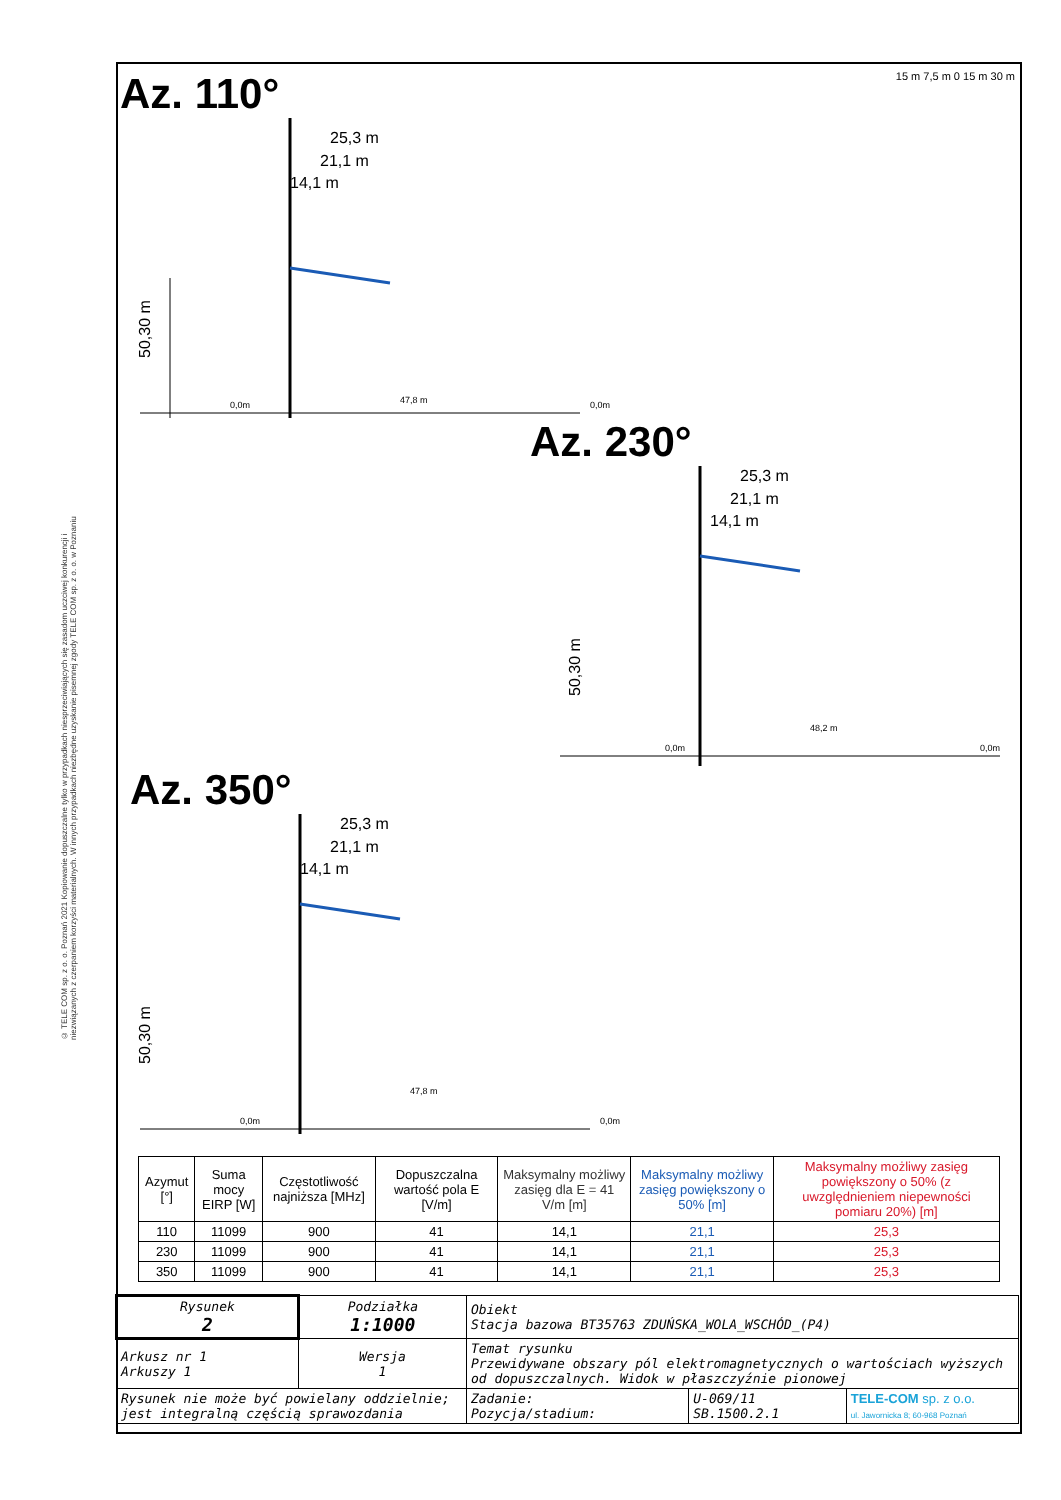© TELE COM sp. z o. o. Poznań 2021 Kopiowanie dopuszczalne tylko w przypadkach niesprzeciwiających się zasadom uczciwej konkurencji i niezwiązanych z czerpaniem korzyści materialnych. W innych przypadkach niezbędne uzyskanie pisemnej zgody TELE COM sp. z o. o. w Poznaniu
Az. 110°
15 m 7,5 m 0 15 m 30 m
25,3 m
21,1 m
14,1 m
50,30 m
47,8 m
0,0m
0,0m
Az. 230°
25,3 m
21,1 m
14,1 m
50,30 m
48,2 m
0,0m
0,0m
Az. 350°
25,3 m
21,1 m
14,1 m
50,30 m
47,8 m
0,0m
0,0m
| Azymut [°] | Suma mocy EIRP [W] | Częstotliwość najniższa [MHz] | Dopuszczalna wartość pola E [V/m] | Maksymalny możliwy zasięg dla E = 41 V/m [m] | Maksymalny możliwy zasięg powiększony o 50% [m] | Maksymalny możliwy zasięg powiększony o 50% (z uwzględnieniem niepewności pomiaru 20%) [m] |
| --- | --- | --- | --- | --- | --- | --- |
| 110 | 11099 | 900 | 41 | 14,1 | 21,1 | 25,3 |
| 230 | 11099 | 900 | 41 | 14,1 | 21,1 | 25,3 |
| 350 | 11099 | 900 | 41 | 14,1 | 21,1 | 25,3 |
| Rysunek 2 | Podziałka 1:1000 | Obiekt Stacja bazowa BT35763 ZDUŃSKA_WOLA_WSCHÓD_(P4) | | | |
| Arkusz nr 1 Arkuszy 1 | Wersja 1 | Temat rysunku Przewidywane obszary pól elektromagnetycznych o wartościach wyższych od dopuszczalnych. Widok w płaszczyźnie pionowej | | | |
| Rysunek nie może być powielany oddzielnie; jest integralną częścią sprawozdania | | | Zadanie: Pozycja/stadium: | U-069/11 SB.1500.2.1 | TELE-COM sp. z o.o. ul. Jawornicka 8; 60-968 Poznań |